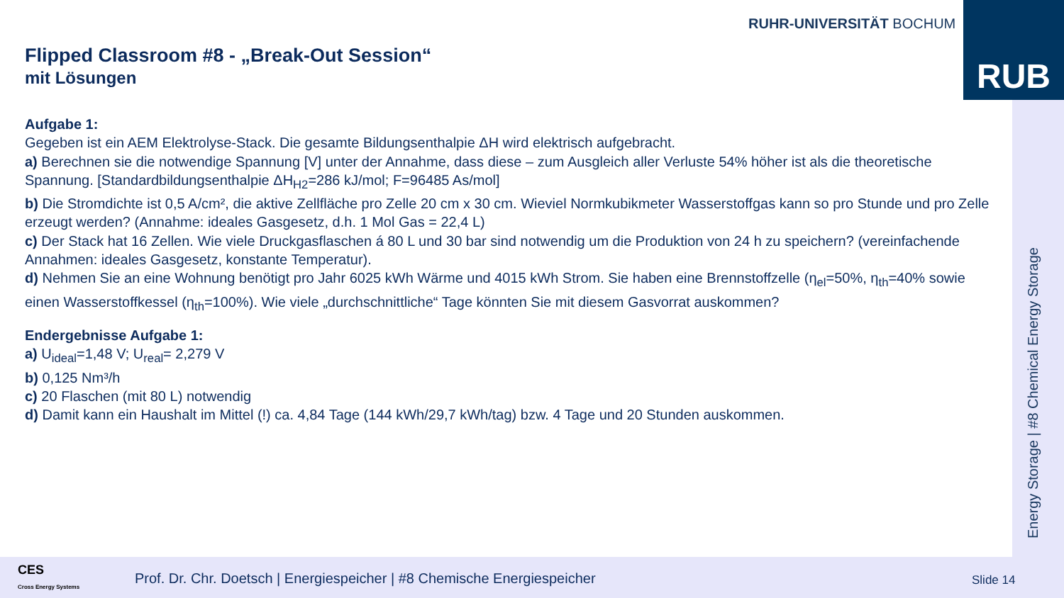RUHR-UNIVERSITÄT BOCHUM RUB
Energy Storage | #8 Chemical Energy Storage
Flipped Classroom #8 - „Break-Out Session“
mit Lösungen
Aufgabe 1:
Gegeben ist ein AEM Elektrolyse-Stack. Die gesamte Bildungsenthalpie ΔH wird elektrisch aufgebracht.
a) Berechnen sie die notwendige Spannung [V] unter der Annahme, dass diese – zum Ausgleich aller Verluste 54% höher ist als die theoretische Spannung. [Standardbildungsenthalpie ΔH<sub>H2</sub>=286 kJ/mol; F=96485 As/mol]
b) Die Stromdichte ist 0,5 A/cm², die aktive Zellfläche pro Zelle 20 cm x 30 cm. Wieviel Normkubikmeter Wasserstoffgas kann so pro Stunde und pro Zelle erzeugt werden? (Annahme: ideales Gasgesetz, d.h. 1 Mol Gas = 22,4 L)
c) Der Stack hat 16 Zellen. Wie viele Druckgasflaschen á 80 L und 30 bar sind notwendig um die Produktion von 24 h zu speichern? (vereinfachende Annahmen: ideales Gasgesetz, konstante Temperatur).
d) Nehmen Sie an eine Wohnung benötigt pro Jahr 6025 kWh Wärme und 4015 kWh Strom. Sie haben eine Brennstoffzelle (η<sub>el</sub>=50%, η<sub>th</sub>=40% sowie einen Wasserstoffkessel (η<sub>th</sub>=100%). Wie viele „durchschnittliche“ Tage könnten Sie mit diesem Gasvorrat auskommen?
Endergebnisse Aufgabe 1:
a) U<sub>ideal</sub>=1,48 V; U<sub>real</sub>= 2,279 V
b) 0,125 Nm³/h
c) 20 Flaschen (mit 80 L) notwendig
d) Damit kann ein Haushalt im Mittel (!) ca. 4,84 Tage (144 kWh/29,7 kWh/tag) bzw. 4 Tage und 20 Stunden auskommen.
CES
Cross Energy Systems
Prof. Dr. Chr. Doetsch | Energiespeicher | #8 Chemische Energiespeicher
Slide 14